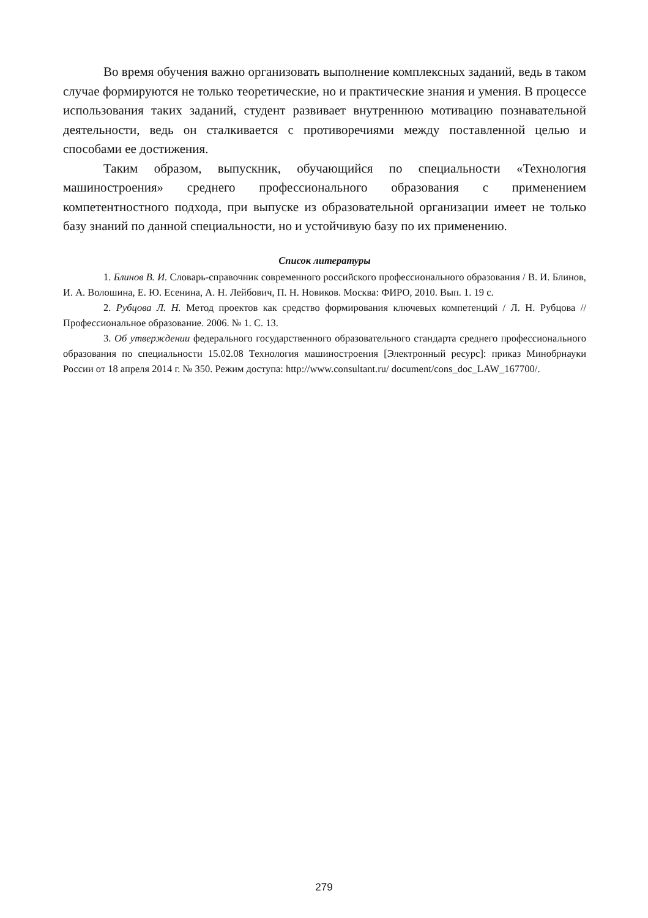Во время обучения важно организовать выполнение комплексных заданий, ведь в таком случае формируются не только теоретические, но и практические знания и умения. В процессе использования таких заданий, студент развивает внутреннюю мотивацию познавательной деятельности, ведь он сталкивается с противоречиями между поставленной целью и способами ее достижения.
Таким образом, выпускник, обучающийся по специальности «Технология машиностроения» среднего профессионального образования с применением компетентностного подхода, при выпуске из образовательной организации имеет не только базу знаний по данной специальности, но и устойчивую базу по их применению.
Список литературы
1. Блинов В. И. Словарь-справочник современного российского профессионального образования / В. И. Блинов, И. А. Волошина, Е. Ю. Есенина, А. Н. Лейбович, П. Н. Новиков. Москва: ФИРО, 2010. Вып. 1. 19 с.
2. Рубцова Л. Н. Метод проектов как средство формирования ключевых компетенций / Л. Н. Рубцова // Профессиональное образование. 2006. № 1. С. 13.
3. Об утверждении федерального государственного образовательного стандарта среднего профессионального образования по специальности 15.02.08 Технология машиностроения [Электронный ресурс]: приказ Минобрнауки России от 18 апреля 2014 г. № 350. Режим доступа: http://www.consultant.ru/ document/cons_doc_LAW_167700/.
279